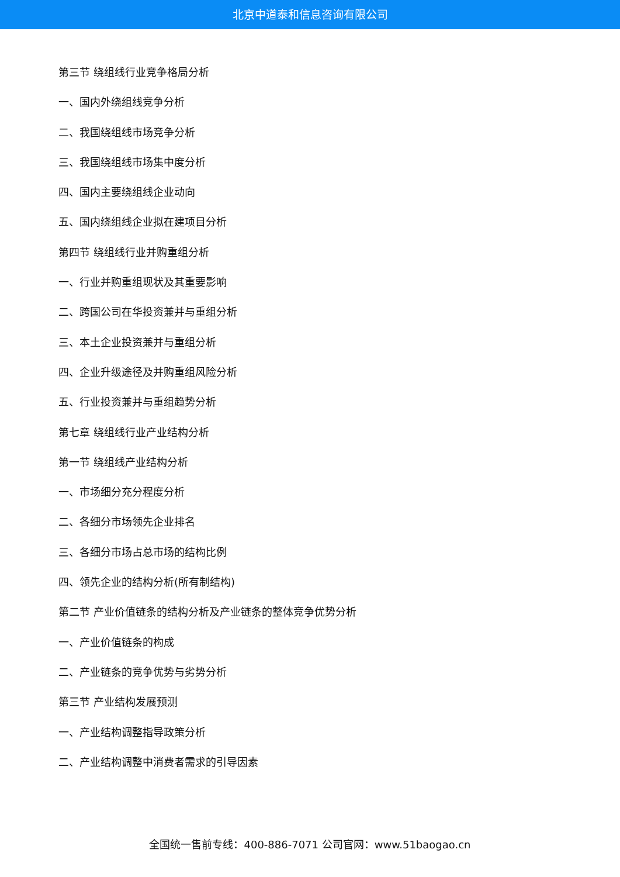北京中道泰和信息咨询有限公司
第三节 绕组线行业竞争格局分析
一、国内外绕组线竞争分析
二、我国绕组线市场竞争分析
三、我国绕组线市场集中度分析
四、国内主要绕组线企业动向
五、国内绕组线企业拟在建项目分析
第四节 绕组线行业并购重组分析
一、行业并购重组现状及其重要影响
二、跨国公司在华投资兼并与重组分析
三、本土企业投资兼并与重组分析
四、企业升级途径及并购重组风险分析
五、行业投资兼并与重组趋势分析
第七章 绕组线行业产业结构分析
第一节 绕组线产业结构分析
一、市场细分充分程度分析
二、各细分市场领先企业排名
三、各细分市场占总市场的结构比例
四、领先企业的结构分析(所有制结构)
第二节 产业价值链条的结构分析及产业链条的整体竞争优势分析
一、产业价值链条的构成
二、产业链条的竞争优势与劣势分析
第三节 产业结构发展预测
一、产业结构调整指导政策分析
二、产业结构调整中消费者需求的引导因素
全国统一售前专线：400-886-7071 公司官网：www.51baogao.cn